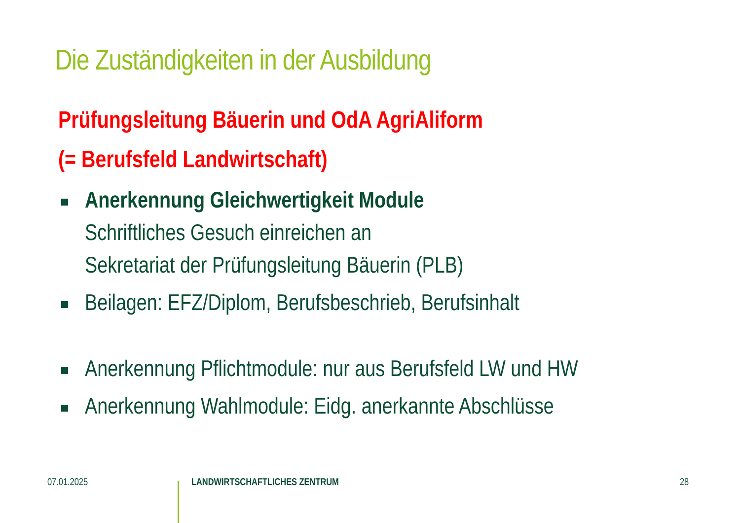Die Zuständigkeiten in der Ausbildung
Prüfungsleitung Bäuerin und OdA AgriAliform
(= Berufsfeld Landwirtschaft)
Anerkennung Gleichwertigkeit Module
Schriftliches Gesuch einreichen an
Sekretariat der Prüfungsleitung Bäuerin (PLB)
Beilagen: EFZ/Diplom, Berufsbeschrieb, Berufsinhalt
Anerkennung Pflichtmodule: nur aus Berufsfeld LW und HW
Anerkennung Wahlmodule: Eidg. anerkannte Abschlüsse
07.01.2025 LANDWIRTSCHAFTLICHES ZENTRUM 28